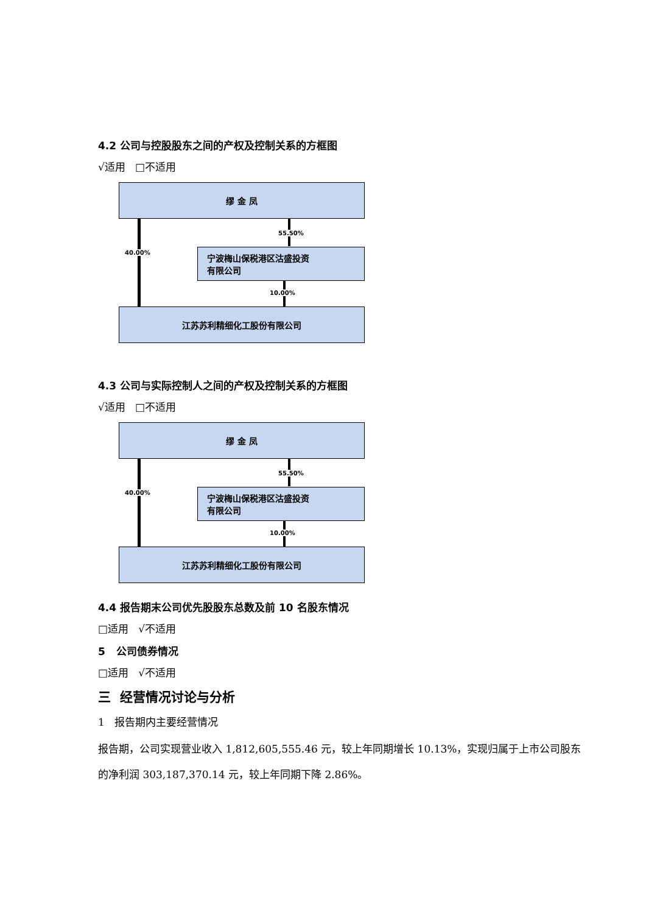4.2 公司与控股股东之间的产权及控制关系的方框图
√适用 □不适用
缪 金 凤
40.00%
55.50%
宁波梅山保税港区沽盛投资
有限公司
10.00%
江苏苏利精细化工股份有限公司
4.3 公司与实际控制人之间的产权及控制关系的方框图
√适用 □不适用
缪 金 凤
40.00%
55.50%
宁波梅山保税港区沽盛投资
有限公司
10.00%
江苏苏利精细化工股份有限公司
4.4 报告期末公司优先股股东总数及前 10 名股东情况
□适用 √不适用
5 公司债券情况
□适用 √不适用
三 经营情况讨论与分析
1 报告期内主要经营情况
报告期，公司实现营业收入 1,812,605,555.46 元，较上年同期增长 10.13%，实现归属于上市公司股东的净利润 303,187,370.14 元，较上年同期下降 2.86%。